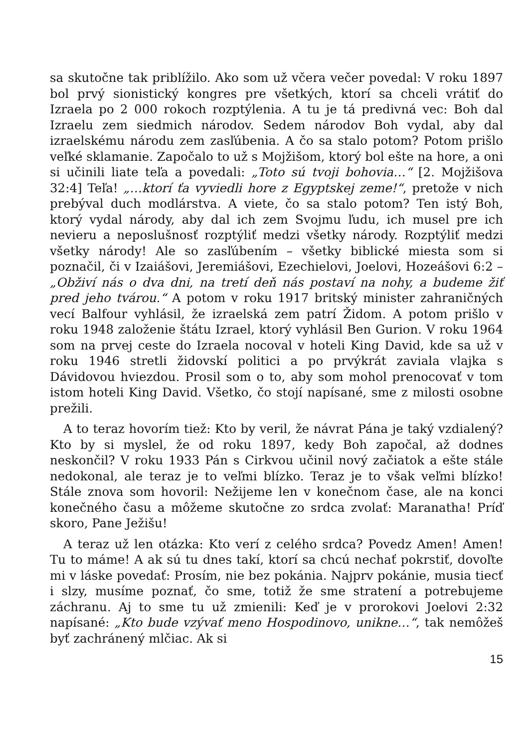sa skutočne tak priblížilo. Ako som už včera večer povedal: V roku 1897 bol prvý sionistický kongres pre všetkých, ktorí sa chceli vrátiť do Izraela po 2 000 rokoch rozptýlenia. A tu je tá predivná vec: Boh dal Izraelu zem siedmich národov. Sedem národov Boh vydal, aby dal izraelskému národu zem zasľúbenia. A čo sa stalo potom? Potom prišlo veľké sklamanie. Započalo to už s Mojžišom, ktorý bol ešte na hore, a oni si učinili liate teľa a povedali: „Toto sú tvoji bohovia…“ [2. Mojžišova 32:4] Teľa! „…ktorí ťa vyviedli hore z Egyptskej zeme!“, pretože v nich prebýval duch modlárstva. A viete, čo sa stalo potom? Ten istý Boh, ktorý vydal národy, aby dal ich zem Svojmu ľudu, ich musel pre ich nevieru a neposlušnosť rozptýliť medzi všetky národy. Rozptýliť medzi všetky národy! Ale so zasľúbením – všetky biblické miesta som si poznačil, či v Izaiášovi, Jeremiášovi, Ezechielovi, Joelovi, Hozeášovi 6:2 – „Obživí nás o dva dni, na tretí deň nás postaví na nohy, a budeme žiť pred jeho tvárou.“ A potom v roku 1917 britský minister zahraničných vecí Balfour vyhlásil, že izraelská zem patrí Židom. A potom prišlo v roku 1948 založenie štátu Izrael, ktorý vyhlásil Ben Gurion. V roku 1964 som na prvej ceste do Izraela nocoval v hoteli King David, kde sa už v roku 1946 stretli židovskí politici a po prvýkrát zaviala vlajka s Dávidovou hviezdou. Prosil som o to, aby som mohol prenocovať v tom istom hoteli King David. Všetko, čo stojí napísané, sme z milosti osobne prežili.
A to teraz hovorím tiež: Kto by veril, že návrat Pána je taký vzdialený? Kto by si myslel, že od roku 1897, kedy Boh započal, až dodnes neskončil? V roku 1933 Pán s Cirkvou učinil nový začiatok a ešte stále nedokonal, ale teraz je to veľmi blízko. Teraz je to však veľmi blízko! Stále znova som hovoril: Nežijeme len v konečnom čase, ale na konci konečného času a môžeme skutočne zo srdca zvolať: Maranatha! Príď skoro, Pane Ježišu!
A teraz už len otázka: Kto verí z celého srdca? Povedz Amen! Amen! Tu to máme! A ak sú tu dnes takí, ktorí sa chcú nechať pokrstiť, dovoľte mi v láske povedať: Prosím, nie bez pokánia. Najprv pokánie, musia tiecť i slzy, musíme poznať, čo sme, totiž že sme stratení a potrebujeme záchranu. Aj to sme tu už zmienili: Keď je v prorokovi Joelovi 2:32 napísané: „Kto bude vzývať meno Hospodinovo, unikne…“, tak nemôžeš byť zachránený mlčiac. Ak si
15